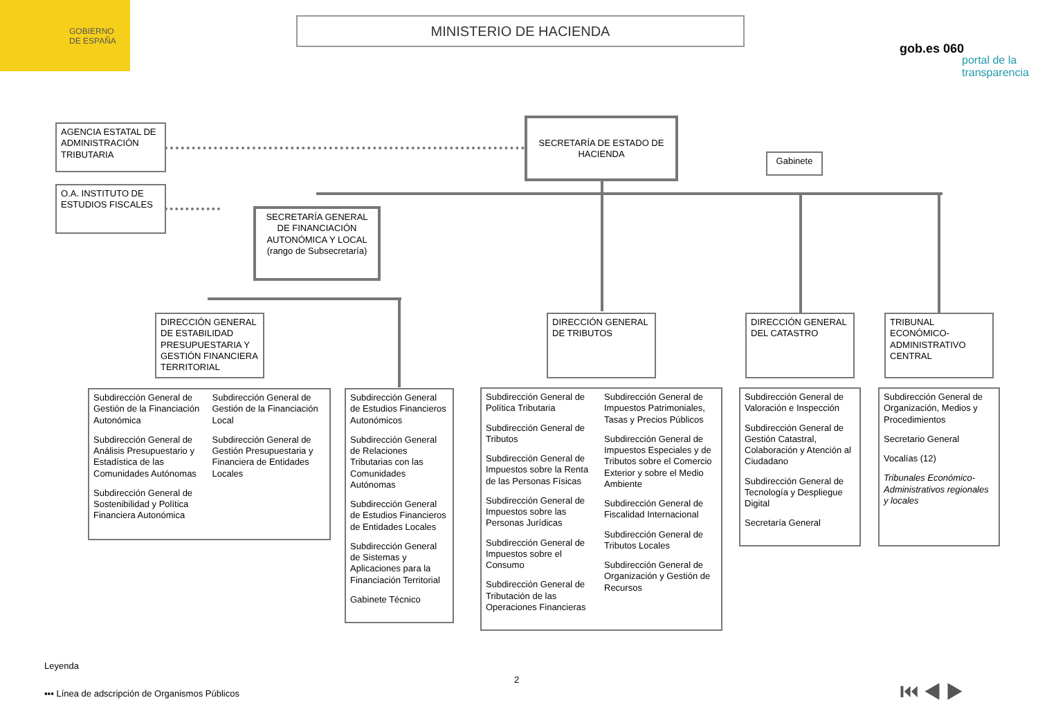GOBIERNO
DE ESPAÑA
MINISTERIO DE HACIENDA
gob.es 060
portal de la transparencia
AGENCIA ESTATAL DE ADMINISTRACIÓN TRIBUTARIA
O.A. INSTITUTO DE ESTUDIOS FISCALES
SECRETARÍA DE ESTADO DE HACIENDA
Gabinete
SECRETARÍA GENERAL DE FINANCIACIÓN AUTONÓMICA Y LOCAL
(rango de Subsecretaría)
DIRECCIÓN GENERAL DE ESTABILIDAD PRESUPUESTARIA Y GESTIÓN FINANCIERA TERRITORIAL
DIRECCIÓN GENERAL DE TRIBUTOS
DIRECCIÓN GENERAL DEL CATASTRO
TRIBUNAL ECONÓMICO-ADMINISTRATIVO CENTRAL
Subdirección General de Gestión de la Financiación Autonómica
Subdirección General de Análisis Presupuestario y Estadística de las Comunidades Autónomas
Subdirección General de Sostenibilidad y Política Financiera Autonómica
Subdirección General de Gestión de la Financiación Local
Subdirección General de Gestión Presupuestaria y Financiera de Entidades Locales
Subdirección General de Estudios Financieros Autonómicos
Subdirección General de Relaciones Tributarias con las Comunidades Autónomas
Subdirección General de Estudios Financieros de Entidades Locales
Subdirección General de Sistemas y Aplicaciones para la Financiación Territorial
Gabinete Técnico
Subdirección General de Política Tributaria
Subdirección General de Tributos
Subdirección General de Impuestos sobre la Renta de las Personas Físicas
Subdirección General de Impuestos sobre las Personas Jurídicas
Subdirección General de Impuestos sobre el Consumo
Subdirección General de Tributación de las Operaciones Financieras
Subdirección General de Impuestos Patrimoniales, Tasas y Precios Públicos
Subdirección General de Impuestos Especiales y de Tributos sobre el Comercio Exterior y sobre el Medio Ambiente
Subdirección General de Fiscalidad Internacional
Subdirección General de Tributos Locales
Subdirección General de Organización y Gestión de Recursos
Subdirección General de Valoración e Inspección
Subdirección General de Gestión Catastral, Colaboración y Atención al Ciudadano
Subdirección General de Tecnología y Despliegue Digital
Secretaría General
Subdirección General de Organización, Medios y Procedimientos
Secretario General
Vocalías (12)
Tribunales Económico-Administrativos regionales y locales
Leyenda
▪▪▪ Línea de adscripción de Organismos Públicos
2 ⏮ ◀ ▶